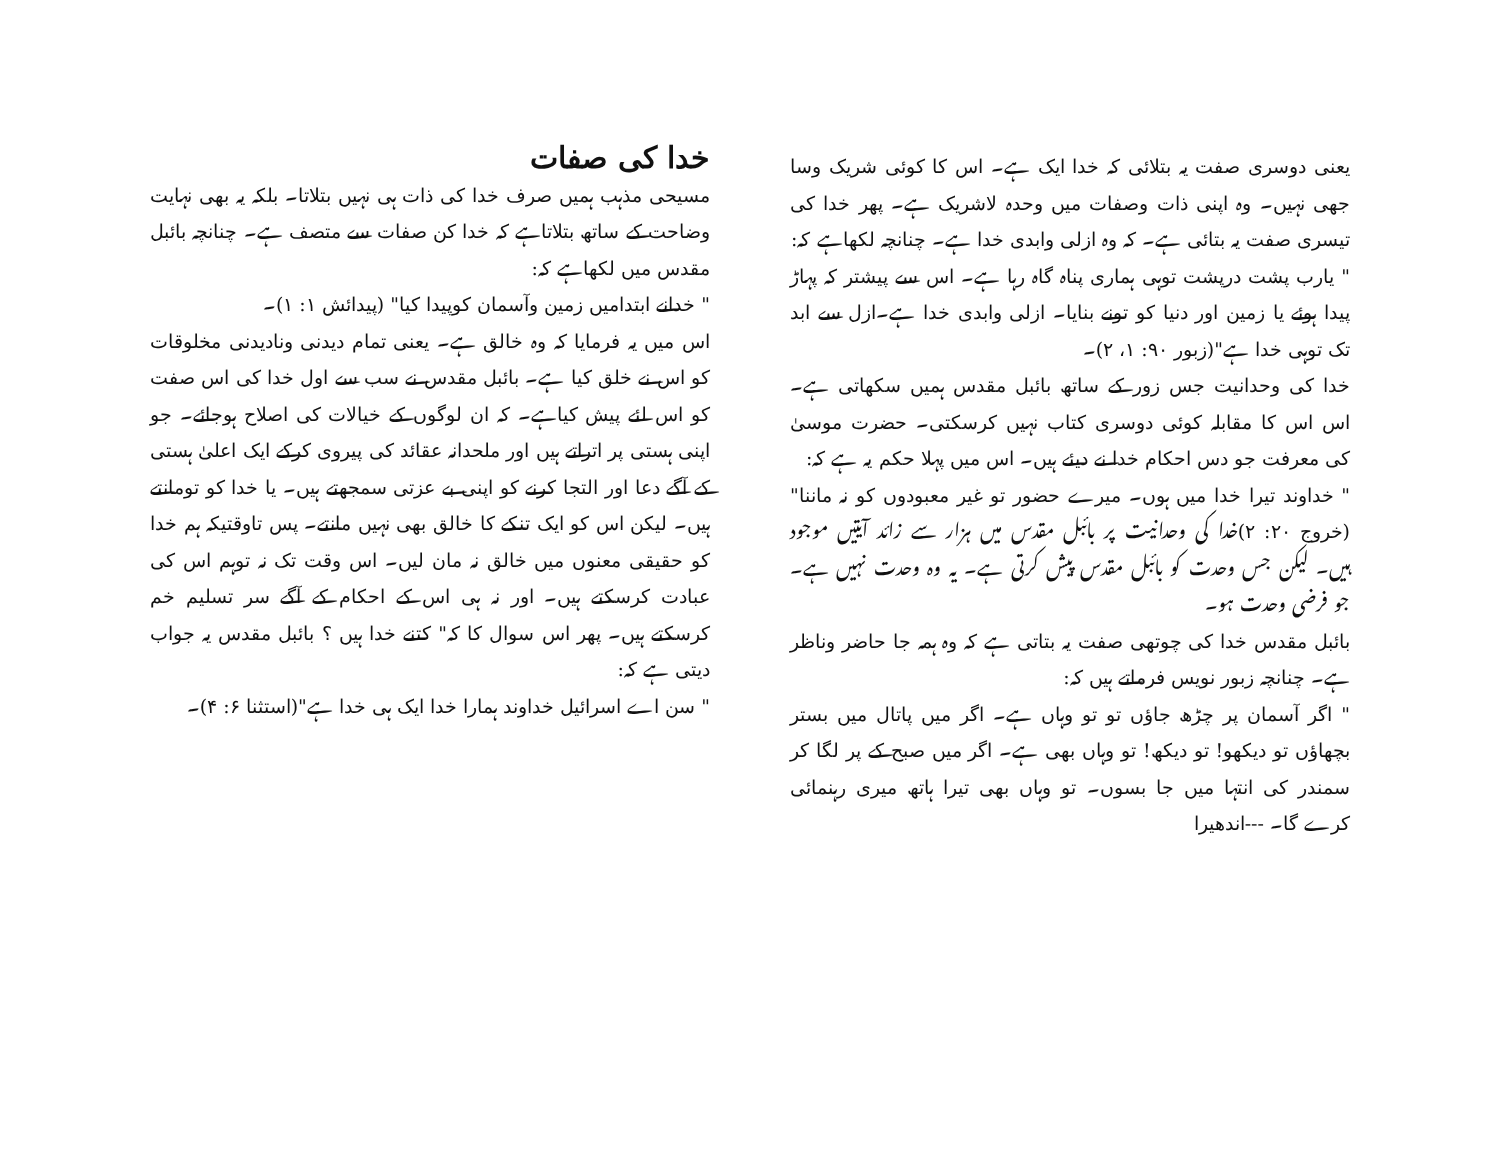خدا کی صفات
مسیحی مذہب ہمیں صرف خدا کی ذات ہی نہیں بتلاتا۔ بلکہ یہ بھی نہایت وضاحت کے ساتھ بتلاتاہے کہ خدا کن صفات سے متصف ہے۔ چنانچہ بائبل مقدس میں لکھاہے کہ:
" خدانے ابتدامیں زمین وآسمان کوپیدا کیا" (پیدائش ۱: ۱)۔
اس میں یہ فرمایا کہ وہ خالق ہے۔ یعنی تمام دیدنی ونادیدنی مخلوقات کو اس نے خلق کیا ہے۔ بائبل مقدس نے سب سے اول خدا کی اس صفت کو اس لئے پیش کیاہے۔ کہ ان لوگوں کے خیالات کی اصلاح ہوجائے۔ جو اپنی ہستی پر اتراتے ہیں اور ملحدانہ عقائد کی پیروی کرکے ایک اعلیٰ ہستی کے آگے دعا اور التجا کرنے کو اپنی بے عزتی سمجھتے ہیں۔ یا خدا کو تومانتے ہیں۔ لیکن اس کو ایک تنکے کا خالق بھی نہیں مانتے۔ پس تاوقتیکہ ہم خدا کو حقیقی معنوں میں خالق نہ مان لیں۔ اس وقت تک نہ توہم اس کی عبادت کرسکتے ہیں۔ اور نہ ہی اس کے احکام کے آگے سر تسلیم خم کرسکتے ہیں۔ پھر اس سوال کا کہ" کتنے خدا ہیں ؟ بائبل مقدس یہ جواب دیتی ہے کہ:
" سن اے اسرائیل خداوند ہمارا خدا ایک ہی خدا ہے"(استثنا ۶: ۴)۔
یعنی دوسری صفت یہ بتلائی کہ خدا ایک ہے۔ اس کا کوئی شریک وسا جھی نہیں۔ وہ اپنی ذات وصفات میں وحدہ لاشریک ہے۔ پھر خدا کی تیسری صفت یہ بتائی ہے۔ کہ وہ ازلی وابدی خدا ہے۔ چنانچہ لکھاہے کہ:
" یارب پشت درپشت توہی ہماری پناہ گاہ رہا ہے۔ اس سے پیشتر کہ پہاڑ پیدا ہوئے یا زمین اور دنیا کو تونے بنایا۔ ازلی وابدی خدا ہے۔ازل سے ابد تک توہی خدا ہے"(زبور ۹۰: ۱، ۲)۔
خدا کی وحدانیت جس زور کے ساتھ بائبل مقدس ہمیں سکھاتی ہے۔ اس اس کا مقابلہ کوئی دوسری کتاب نہیں کرسکتی۔ حضرت موسیٰ کی معرفت جو دس احکام خدا نے دیئے ہیں۔ اس میں پہلا حکم یہ ہے کہ:
" خداوند تیرا خدا میں ہوں۔ میرے حضور تو غیر معبودوں کو نہ ماننا"(خروج ۲۰: ۲)خدا کی وحدانیت پر بائبل مقدس میں ہزار سے زائد آیتیں موجود ہیں۔ لیکن جس وحدت کو بائبل مقدس پیش کرتی ہے۔ یہ وہ وحدت نہیں ہے۔ جو فرضی وحدت ہو۔
بائبل مقدس خدا کی چوتھی صفت یہ بتاتی ہے کہ وہ ہمہ جا حاضر وناظر ہے۔ چنانچہ زبور نویس فرماتے ہیں کہ:
" اگر آسمان پر چڑھ جاؤں تو تو وہاں ہے۔ اگر میں پاتال میں بستر بچھاؤں تو دیکھو! تو دیکھ! تو وہاں بھی ہے۔ اگر میں صبح کے پر لگا کر سمندر کی انتہا میں جا بسوں۔ تو وہاں بھی تیرا ہاتھ میری رہنمائی کرے گا۔ ---اندھیرا